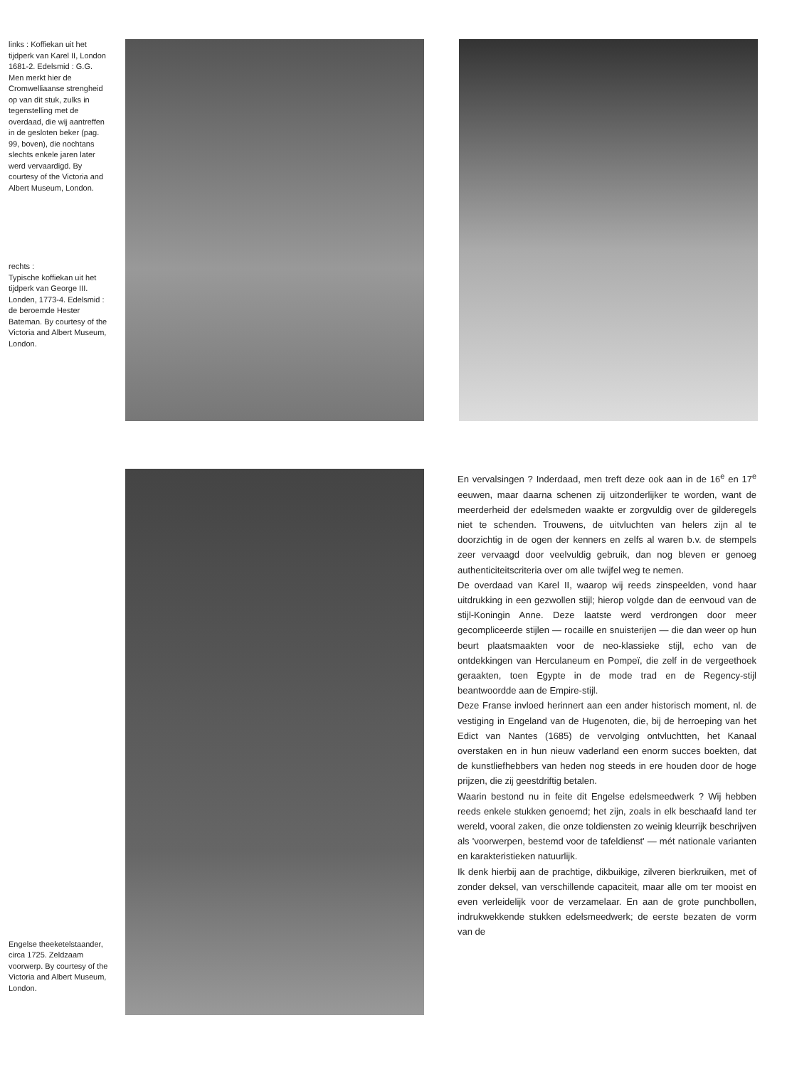links : Koffiekan uit het tijdperk van Karel II, London 1681-2. Edelsmid : G.G. Men merkt hier de Cromwelliaanse strengheid op van dit stuk, zulks in tegenstelling met de overdaad, die wij aantreffen in de gesloten beker (pag. 99, boven), die nochtans slechts enkele jaren later werd vervaardigd. By courtesy of the Victoria and Albert Museum, London.
rechts :
Typische koffiekan uit het tijdperk van George III. Londen, 1773-4. Edelsmid : de beroemde Hester Bateman. By courtesy of the Victoria and Albert Museum, London.
Engelse theeketelstaander, circa 1725. Zeldzaam voorwerp. By courtesy of the Victoria and Albert Museum, London.
En vervalsingen ? Inderdaad, men treft deze ook aan in de 16<sup>e</sup> en 17<sup>e</sup> eeuwen, maar daarna schenen zij uitzonderlijker te worden, want de meerderheid der edelsmeden waakte er zorgvuldig over de gilderegels niet te schenden. Trouwens, de uitvluchten van helers zijn al te doorzichtig in de ogen der kenners en zelfs al waren b.v. de stempels zeer vervaagd door veelvuldig gebruik, dan nog bleven er genoeg authenticiteitscriteria over om alle twijfel weg te nemen.
De overdaad van Karel II, waarop wij reeds zinspeelden, vond haar uitdrukking in een gezwollen stijl; hierop volgde dan de eenvoud van de stijl-Koningin Anne. Deze laatste werd verdrongen door meer gecompliceerde stijlen — rocaille en snuisterijen — die dan weer op hun beurt plaatsmaakten voor de neo-klassieke stijl, echo van de ontdekkingen van Herculaneum en Pompeï, die zelf in de vergeethoek geraakten, toen Egypte in de mode trad en de Regency-stijl beantwoordde aan de Empire-stijl.
Deze Franse invloed herinnert aan een ander historisch moment, nl. de vestiging in Engeland van de Hugenoten, die, bij de herroeping van het Edict van Nantes (1685) de vervolging ontvluchtten, het Kanaal overstaken en in hun nieuw vaderland een enorm succes boekten, dat de kunstliefhebbers van heden nog steeds in ere houden door de hoge prijzen, die zij geestdriftig betalen.
Waarin bestond nu in feite dit Engelse edelsmeedwerk ? Wij hebben reeds enkele stukken genoemd; het zijn, zoals in elk beschaafd land ter wereld, vooral zaken, die onze toldiensten zo weinig kleurrijk beschrijven als 'voorwerpen, bestemd voor de tafeldienst' — mét nationale varianten en karakteristieken natuurlijk.
Ik denk hierbij aan de prachtige, dikbuikige, zilveren bierkruiken, met of zonder deksel, van verschillende capaciteit, maar alle om ter mooist en even verleidelijk voor de verzamelaar. En aan de grote punchbollen, indrukwekkende stukken edelsmeedwerk; de eerste bezaten de vorm van de